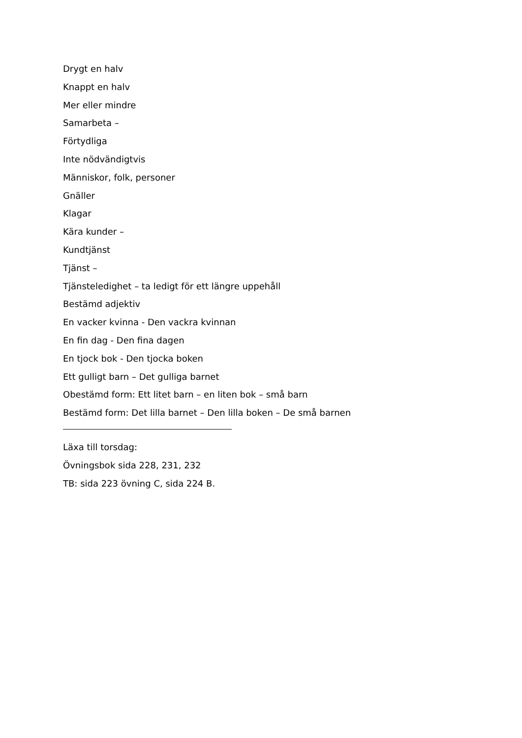Drygt en halv
Knappt en halv
Mer eller mindre
Samarbeta –
Förtydliga
Inte nödvändigtvis
Människor, folk, personer
Gnäller
Klagar
Kära kunder –
Kundtjänst
Tjänst –
Tjänsteledighet – ta ledigt för ett längre uppehåll
Bestämd adjektiv
En vacker kvinna - Den vackra kvinnan
En fin dag - Den fina dagen
En tjock bok - Den tjocka boken
Ett gulligt barn – Det gulliga barnet
Obestämd form: Ett litet barn – en liten bok – små barn
Bestämd form: Det lilla barnet – Den lilla boken – De små barnen
Läxa till torsdag:
Övningsbok sida 228, 231, 232
TB: sida 223 övning C, sida 224 B.